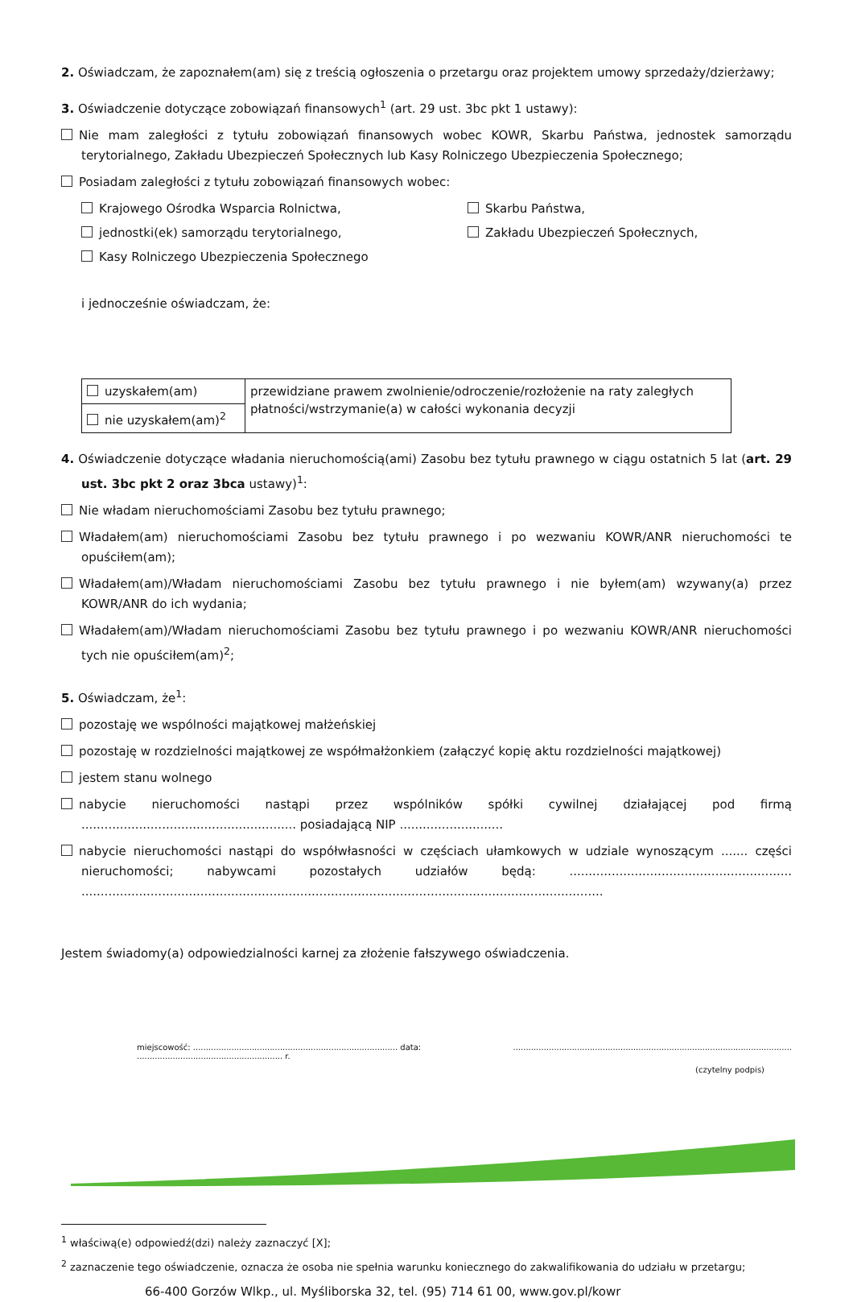2. Oświadczam, że zapoznałem(am) się z treścią ogłoszenia o przetargu oraz projektem umowy sprzedaży/dzierżawy;
3. Oświadczenie dotyczące zobowiązań finansowych<sup>1</sup> (art. 29 ust. 3bc pkt 1 ustawy):
Nie mam zaległości z tytułu zobowiązań finansowych wobec KOWR, Skarbu Państwa, jednostek samorządu terytorialnego, Zakładu Ubezpieczeń Społecznych lub Kasy Rolniczego Ubezpieczenia Społecznego;
Posiadam zaległości z tytułu zobowiązań finansowych wobec:
Krajowego Ośrodka Wsparcia Rolnictwa,
Skarbu Państwa,
jednostki(ek) samorządu terytorialnego,
Zakładu Ubezpieczeń Społecznych,
Kasy Rolniczego Ubezpieczenia Społecznego
i jednocześnie oświadczam, że:
| uzyskałem(am) | przewidziane prawem zwolnienie/odroczenie/rozłożenie na raty zaległych płatności/wstrzymanie(a) w całości wykonania decyzji |
| nie uzyskałem(am)<sup>2</sup> | |
4. Oświadczenie dotyczące władania nieruchomością(ami) Zasobu bez tytułu prawnego w ciągu ostatnich 5 lat (art. 29 ust. 3bc pkt 2 oraz 3bca ustawy)<sup>1</sup>:
Nie władam nieruchomościami Zasobu bez tytułu prawnego;
Władałem(am) nieruchomościami Zasobu bez tytułu prawnego i po wezwaniu KOWR/ANR nieruchomości te opuściłem(am);
Władałem(am)/Władam nieruchomościami Zasobu bez tytułu prawnego i nie byłem(am) wzywany(a) przez KOWR/ANR do ich wydania;
Władałem(am)/Władam nieruchomościami Zasobu bez tytułu prawnego i po wezwaniu KOWR/ANR nieruchomości tych nie opuściłem(am)<sup>2</sup>;
5. Oświadczam, że<sup>1</sup>:
pozostaję we wspólności majątkowej małżeńskiej
pozostaję w rozdzielności majątkowej ze współmałżonkiem (załączyć kopię aktu rozdzielności majątkowej)
jestem stanu wolnego
nabycie nieruchomości nastąpi przez wspólników spółki cywilnej działającej pod firmą ........................................................ posiadającą NIP ...........................
nabycie nieruchomości nastąpi do współwłasności w częściach ułamkowych w udziale wynoszącym ....... części nieruchomości; nabywcami pozostałych udziałów będą: .......................................................... ........................................................................................................................................
Jestem świadomy(a) odpowiedzialności karnej za złożenie fałszywego oświadczenia.
miejscowość: ................................................................................ data: ......................................................... r..............................................................................................................
(czytelny podpis)
<sup>1</sup> właściwą(e) odpowiedź(dzi) należy zaznaczyć [X];
<sup>2</sup> zaznaczenie tego oświadczenie, oznacza że osoba nie spełnia warunku koniecznego do zakwalifikowania do udziału w przetargu;
66-400 Gorzów Wlkp., ul. Myśliborska 32, tel. (95) 714 61 00, www.gov.pl/kowr